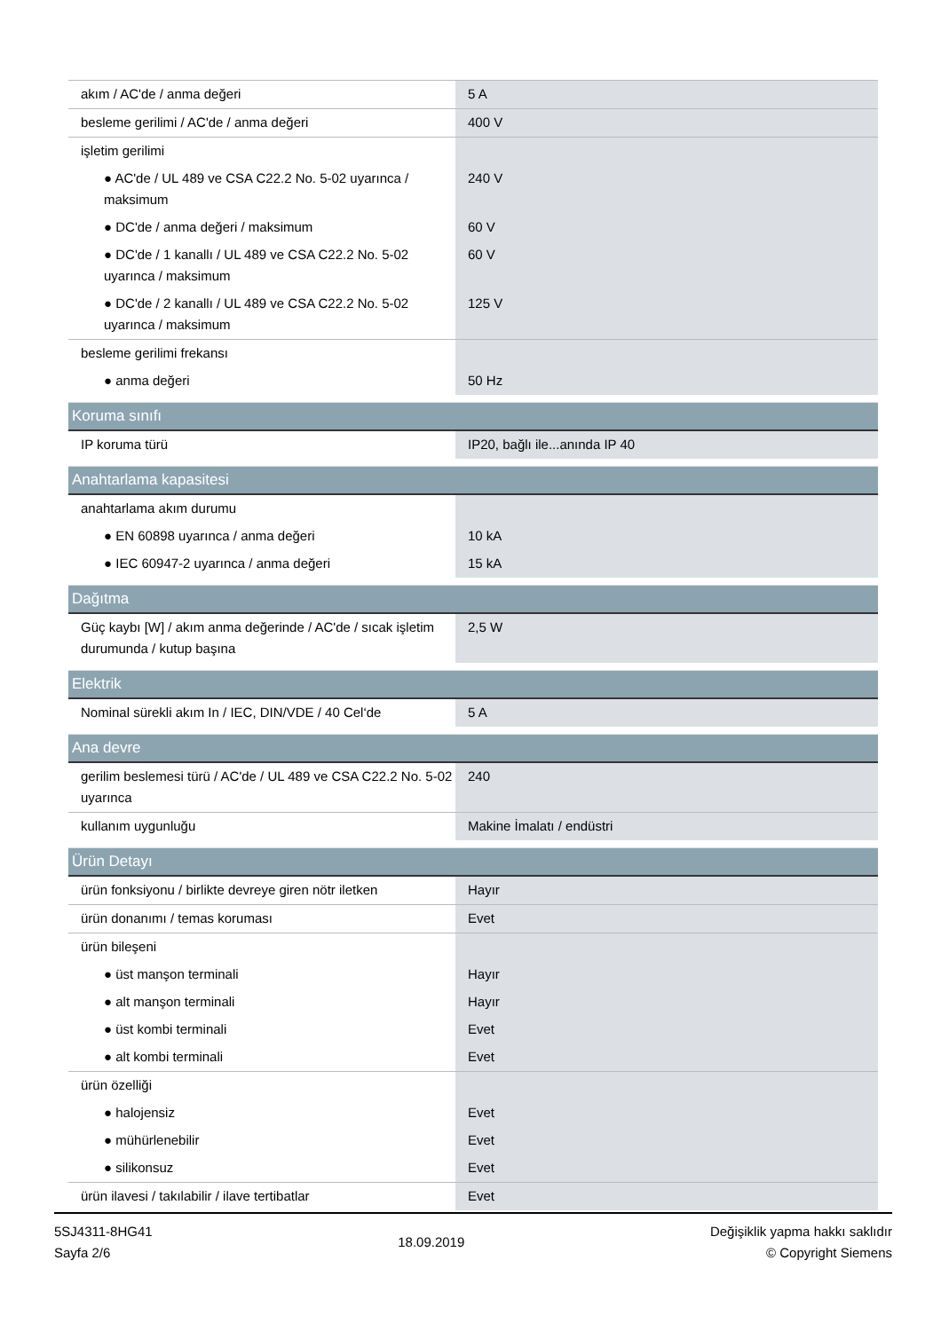| akım / AC'de / anma değeri | 5 A |
| besleme gerilimi / AC'de / anma değeri | 400 V |
| işletim gerilimi | |
| ● AC'de / UL 489 ve CSA C22.2 No. 5-02 uyarınca / maksimum | 240 V |
| ● DC'de / anma değeri / maksimum | 60 V |
| ● DC'de / 1 kanallı / UL 489 ve CSA C22.2 No. 5-02 uyarınca / maksimum | 60 V |
| ● DC'de / 2 kanallı / UL 489 ve CSA C22.2 No. 5-02 uyarınca / maksimum | 125 V |
| besleme gerilimi frekansı | |
| ● anma değeri | 50 Hz |
| Koruma sınıfı | |
| IP koruma türü | IP20, bağlı ile...anında IP 40 |
| Anahtarlama kapasitesi | |
| anahtarlama akım durumu | |
| ● EN 60898 uyarınca / anma değeri | 10 kA |
| ● IEC 60947-2 uyarınca / anma değeri | 15 kA |
| Dağıtma | |
| Güç kaybı [W] / akım anma değerinde / AC'de / sıcak işletim durumunda / kutup başına | 2,5 W |
| Elektrik | |
| Nominal sürekli akım In / IEC, DIN/VDE / 40 Cel‘de | 5 A |
| Ana devre | |
| gerilim beslemesi türü / AC'de / UL 489 ve CSA C22.2 No. 5-02 uyarınca | 240 |
| kullanım uygunluğu | Makine İmalatı / endüstri |
| Ürün Detayı | |
| ürün fonksiyonu / birlikte devreye giren nötr iletken | Hayır |
| ürün donanımı / temas koruması | Evet |
| ürün bileşeni | |
| ● üst manşon terminali | Hayır |
| ● alt manşon terminali | Hayır |
| ● üst kombi terminali | Evet |
| ● alt kombi terminali | Evet |
| ürün özelliği | |
| ● halojensiz | Evet |
| ● mühürlenebilir | Evet |
| ● silikonsuz | Evet |
| ürün ilavesi / takılabilir / ilave tertibatlar | Evet |
5SJ4311-8HG41
Sayfa 2/6
18.09.2019
Değişiklik yapma hakkı saklıdır
© Copyright Siemens